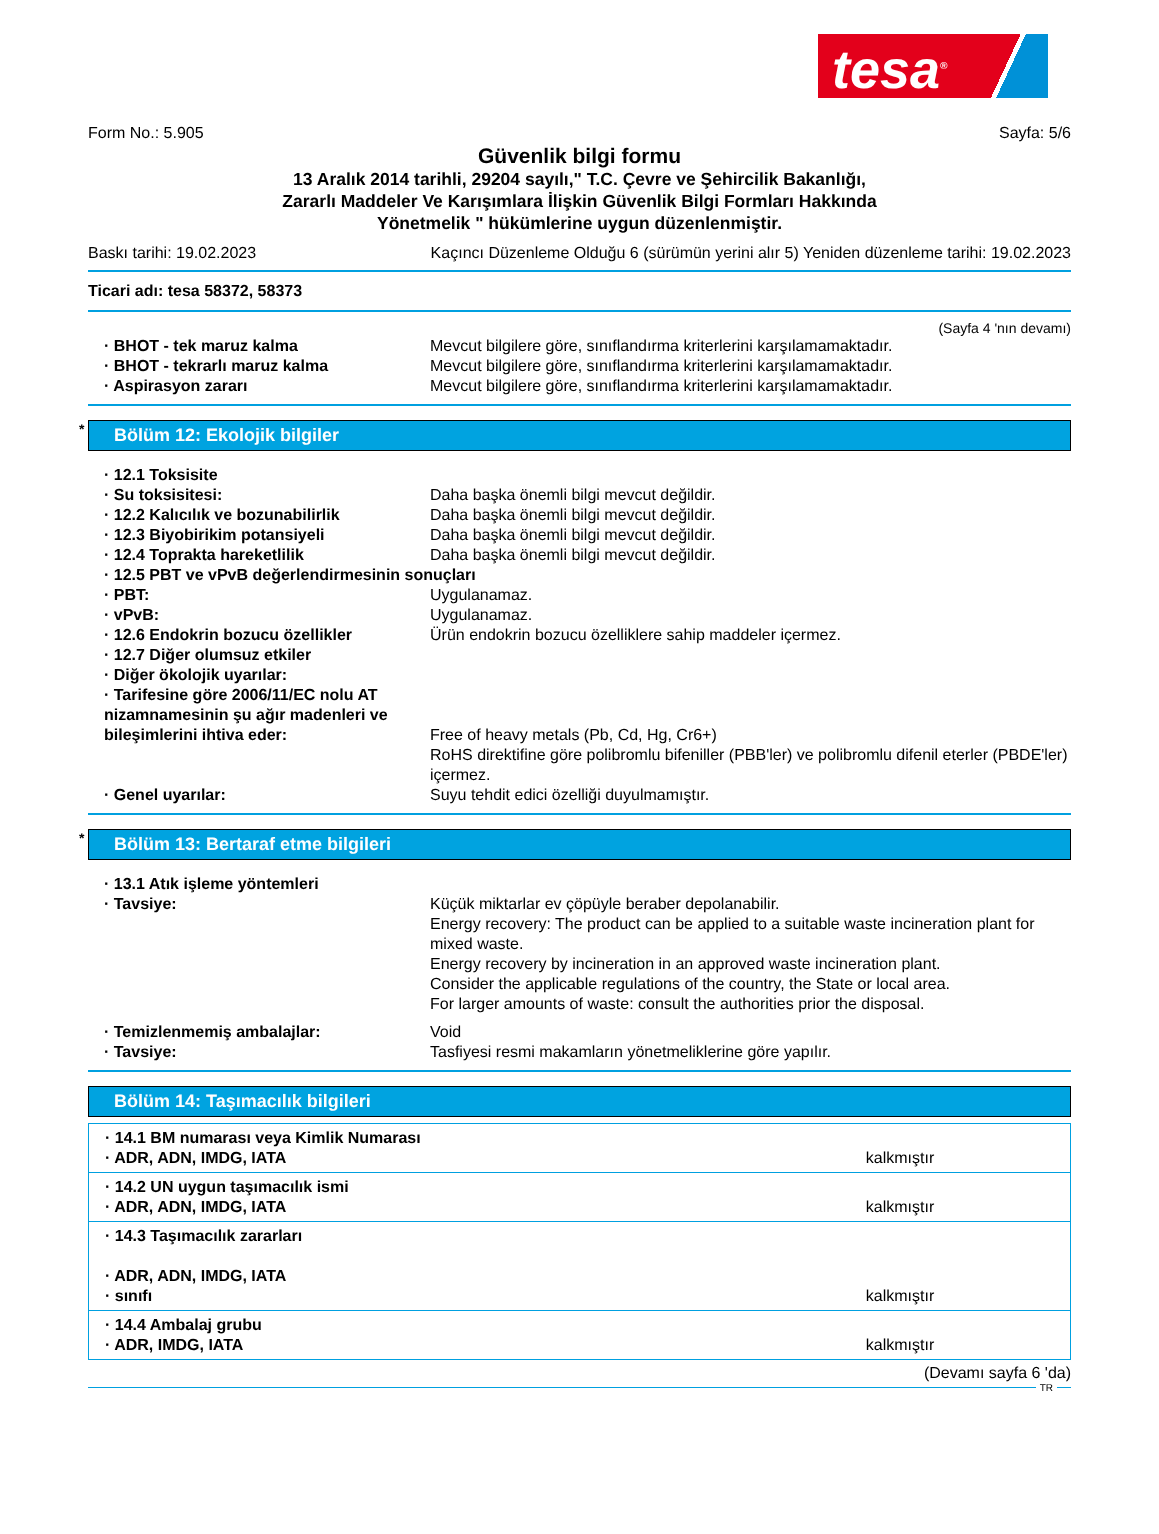tesa<sup>®</sup>
Form No.: 5.905 Sayfa: 5/6
Güvenlik bilgi formu
13 Aralık 2014 tarihli, 29204 sayılı," T.C. Çevre ve Şehircilik Bakanlığı,
Zararlı Maddeler Ve Karışımlara İlişkin Güvenlik Bilgi Formları Hakkında
Yönetmelik " hükümlerine uygun düzenlenmiştir.
Baskı tarihi: 19.02.2023 Kaçıncı Düzenleme Olduğu 6 (sürümün yerini alır 5) Yeniden düzenleme tarihi: 19.02.2023
Ticari adı: tesa 58372, 58373
(Sayfa 4 'nın devamı)
· BHOT - tek maruz kalma Mevcut bilgilere göre, sınıflandırma kriterlerini karşılamamaktadır.
· BHOT - tekrarlı maruz kalma Mevcut bilgilere göre, sınıflandırma kriterlerini karşılamamaktadır.
· Aspirasyon zararı Mevcut bilgilere göre, sınıflandırma kriterlerini karşılamamaktadır.
* Bölüm 12: Ekolojik bilgiler
· 12.1 Toksisite
· Su toksisitesi: Daha başka önemli bilgi mevcut değildir.
· 12.2 Kalıcılık ve bozunabilirlik Daha başka önemli bilgi mevcut değildir.
· 12.3 Biyobirikim potansiyeli Daha başka önemli bilgi mevcut değildir.
· 12.4 Toprakta hareketlilik Daha başka önemli bilgi mevcut değildir.
· 12.5 PBT ve vPvB değerlendirmesinin sonuçları
· PBT: Uygulanamaz.
· vPvB: Uygulanamaz.
· 12.6 Endokrin bozucu özellikler Ürün endokrin bozucu özelliklere sahip maddeler içermez.
· 12.7 Diğer olumsuz etkiler
· Diğer ökolojik uyarılar:
· Tarifesine göre 2006/11/EC nolu AT nizamnamesinin şu ağır madenleri ve bileşimlerini ihtiva eder: Free of heavy metals (Pb, Cd, Hg, Cr6+)
RoHS direktifine göre polibromlu bifeniller (PBB'ler) ve polibromlu difenil eterler (PBDE'ler) içermez.
· Genel uyarılar: Suyu tehdit edici özelliği duyulmamıştır.
* Bölüm 13: Bertaraf etme bilgileri
· 13.1 Atık işleme yöntemleri
· Tavsiye: Küçük miktarlar ev çöpüyle beraber depolanabilir.
Energy recovery: The product can be applied to a suitable waste incineration plant for mixed waste.
Energy recovery by incineration in an approved waste incineration plant.
Consider the applicable regulations of the country, the State or local area.
For larger amounts of waste: consult the authorities prior the disposal.
· Temizlenmemiş ambalajlar: Void
· Tavsiye: Tasfiyesi resmi makamların yönetmeliklerine göre yapılır.
Bölüm 14: Taşımacılık bilgileri
| · 14.1 BM numarası veya Kimlik Numarası · ADR, ADN, IMDG, IATA | kalkmıştır |
| · 14.2 UN uygun taşımacılık ismi · ADR, ADN, IMDG, IATA | kalkmıştır |
| · 14.3 Taşımacılık zararları · ADR, ADN, IMDG, IATA · sınıfı | kalkmıştır |
| · 14.4 Ambalaj grubu · ADR, IMDG, IATA | kalkmıştır |
(Devamı sayfa 6 'da)
TR